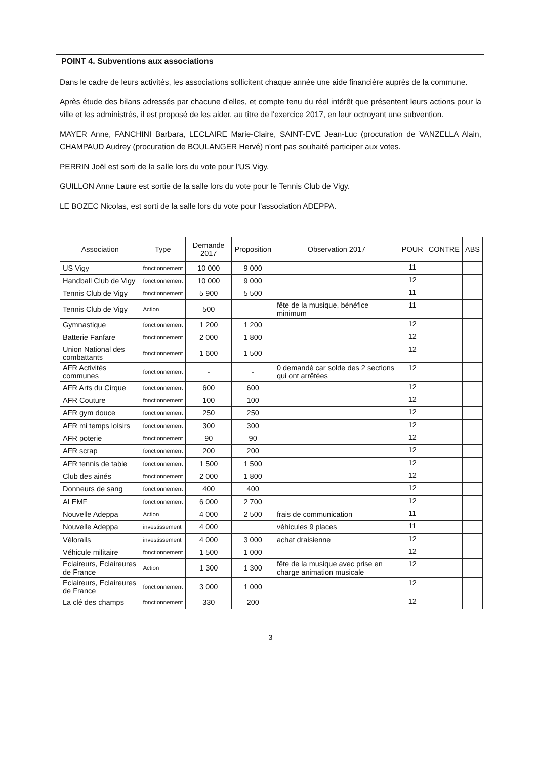POINT 4. Subventions aux associations
Dans le cadre de leurs activités, les associations sollicitent chaque année une aide financière auprès de la commune.
Après étude des bilans adressés par chacune d'elles, et compte tenu du réel intérêt que présentent leurs actions pour la ville et les administrés, il est proposé de les aider, au titre de l'exercice 2017, en leur octroyant une subvention.
MAYER Anne, FANCHINI Barbara, LECLAIRE Marie-Claire, SAINT-EVE Jean-Luc (procuration de VANZELLA Alain, CHAMPAUD Audrey (procuration de BOULANGER Hervé) n'ont pas souhaité participer aux votes.
PERRIN Joël est sorti de la salle lors du vote pour l'US Vigy.
GUILLON Anne Laure est sortie de la salle lors du vote pour le Tennis Club de Vigy.
LE BOZEC Nicolas, est sorti de la salle lors du vote pour l'association ADEPPA.
| Association | Type | Demande 2017 | Proposition | Observation 2017 | POUR | CONTRE | ABS |
| --- | --- | --- | --- | --- | --- | --- | --- |
| US Vigy | fonctionnement | 10 000 | 9 000 | | 11 | | |
| Handball Club de Vigy | fonctionnement | 10 000 | 9 000 | | 12 | | |
| Tennis Club de Vigy | fonctionnement | 5 900 | 5 500 | | 11 | | |
| Tennis Club de Vigy | Action | 500 | | fête de la musique, bénéfice minimum | 11 | | |
| Gymnastique | fonctionnement | 1 200 | 1 200 | | 12 | | |
| Batterie Fanfare | fonctionnement | 2 000 | 1 800 | | 12 | | |
| Union National des combattants | fonctionnement | 1 600 | 1 500 | | 12 | | |
| AFR Activités communes | fonctionnement | - | - | 0 demandé car solde des 2 sections qui ont arrêtées | 12 | | |
| AFR Arts du Cirque | fonctionnement | 600 | 600 | | 12 | | |
| AFR Couture | fonctionnement | 100 | 100 | | 12 | | |
| AFR gym douce | fonctionnement | 250 | 250 | | 12 | | |
| AFR mi temps loisirs | fonctionnement | 300 | 300 | | 12 | | |
| AFR poterie | fonctionnement | 90 | 90 | | 12 | | |
| AFR scrap | fonctionnement | 200 | 200 | | 12 | | |
| AFR tennis de table | fonctionnement | 1 500 | 1 500 | | 12 | | |
| Club des ainés | fonctionnement | 2 000 | 1 800 | | 12 | | |
| Donneurs de sang | fonctionnement | 400 | 400 | | 12 | | |
| ALEMF | fonctionnement | 6 000 | 2 700 | | 12 | | |
| Nouvelle Adeppa | Action | 4 000 | 2 500 | frais de communication | 11 | | |
| Nouvelle Adeppa | investissement | 4 000 | | véhicules 9 places | 11 | | |
| Vélorails | investissement | 4 000 | 3 000 | achat draisienne | 12 | | |
| Véhicule militaire | fonctionnement | 1 500 | 1 000 | | 12 | | |
| Eclaireurs, Eclaireures de France | Action | 1 300 | 1 300 | fête de la musique avec prise en charge animation musicale | 12 | | |
| Eclaireurs, Eclaireures de France | fonctionnement | 3 000 | 1 000 | | 12 | | |
| La clé des champs | fonctionnement | 330 | 200 | | 12 | | |
3